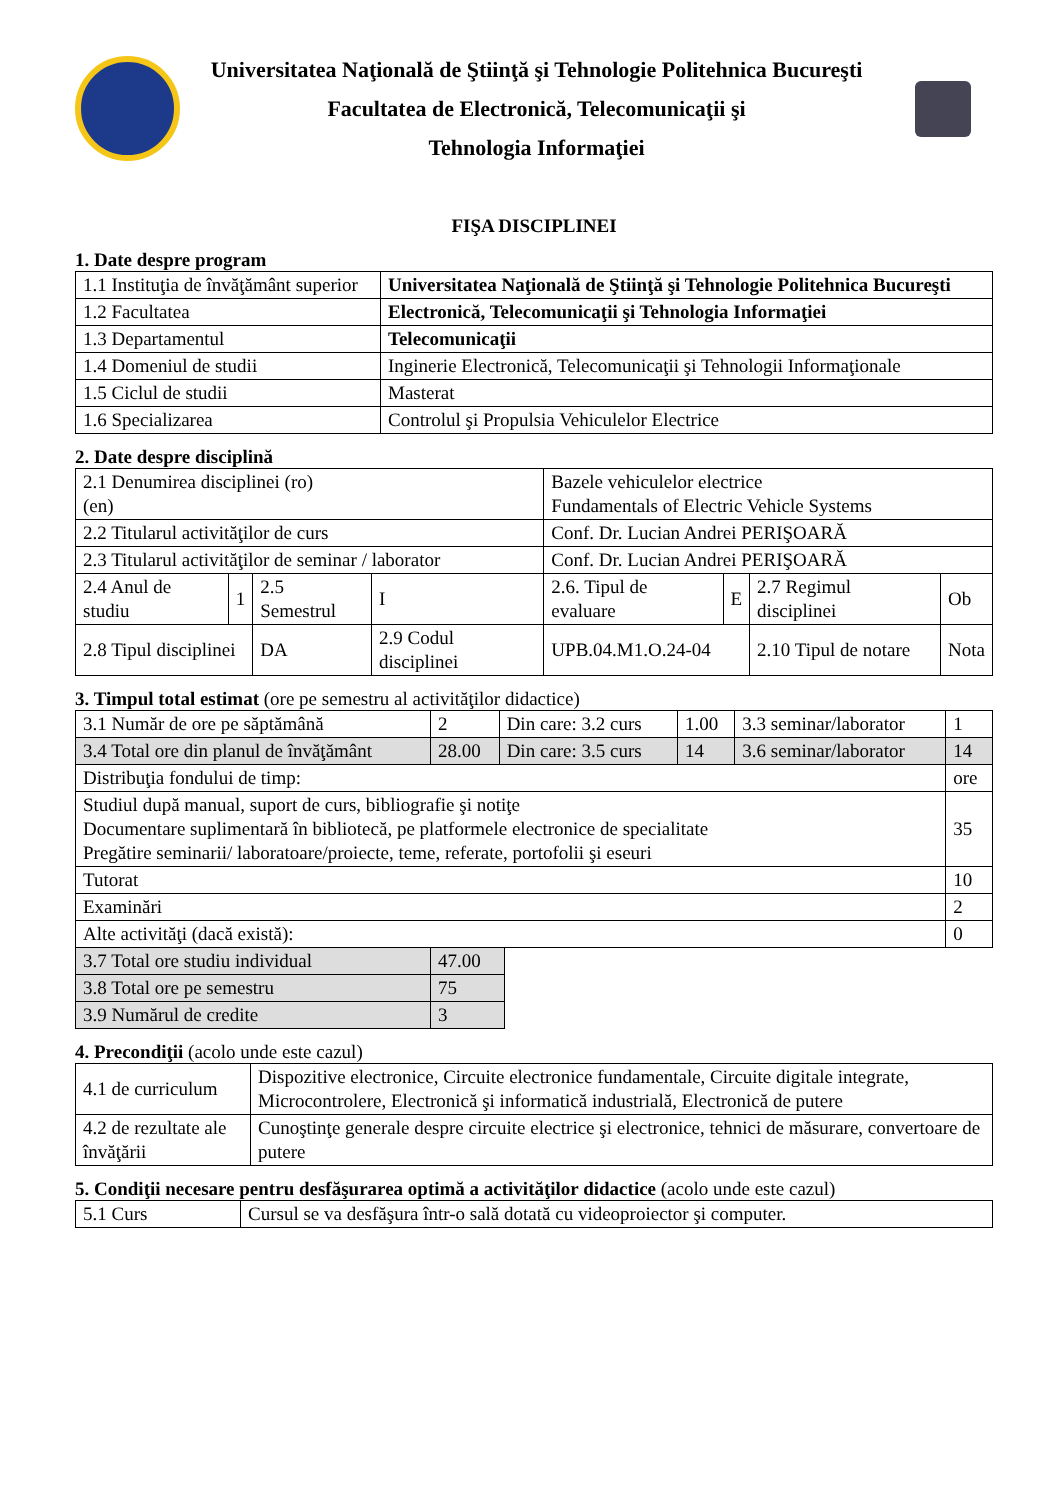Universitatea Naţională de Ştiinţă şi Tehnologie Politehnica Bucureşti
Facultatea de Electronică, Telecomunicaţii şi
Tehnologia Informaţiei
FIŞA DISCIPLINEI
1. Date despre program
| 1.1 Instituţia de învăţământ superior | Universitatea Naţională de Ştiinţă şi Tehnologie Politehnica Bucureşti |
| 1.2 Facultatea | Electronică, Telecomunicaţii şi Tehnologia Informaţiei |
| 1.3 Departamentul | Telecomunicaţii |
| 1.4 Domeniul de studii | Inginerie Electronică, Telecomunicaţii şi Tehnologii Informaţionale |
| 1.5 Ciclul de studii | Masterat |
| 1.6 Specializarea | Controlul şi Propulsia Vehiculelor Electrice |
2. Date despre disciplină
| 2.1 Denumirea disciplinei (ro) (en) | | | | Bazele vehiculelor electrice Fundamentals of Electric Vehicle Systems | | | |
| 2.2 Titularul activităţilor de curs | | | | Conf. Dr. Lucian Andrei PERIŞOARĂ | | | |
| 2.3 Titularul activităţilor de seminar / laborator | | | | Conf. Dr. Lucian Andrei PERIŞOARĂ | | | |
| 2.4 Anul de studiu | 1 | 2.5 Semestrul | I | 2.6. Tipul de evaluare | E | 2.7 Regimul disciplinei | Ob |
| 2.8 Tipul disciplinei | | DA | 2.9 Codul disciplinei | UPB.04.M1.O.24-04 | | 2.10 Tipul de notare | Nota |
3. Timpul total estimat (ore pe semestru al activităţilor didactice)
| 3.1 Număr de ore pe săptămână | 2 | Din care: 3.2 curs | 1.00 | 3.3 seminar/laborator | 1 |
| 3.4 Total ore din planul de învăţământ | 28.00 | Din care: 3.5 curs | 14 | 3.6 seminar/laborator | 14 |
| Distribuţia fondului de timp: | | | | | ore |
| Studiul după manual, suport de curs, bibliografie şi notiţe Documentare suplimentară în bibliotecă, pe platformele electronice de specialitate Pregătire seminarii/ laboratoare/proiecte, teme, referate, portofolii şi eseuri | | | | | 35 |
| Tutorat | | | | | 10 |
| Examinări | | | | | 2 |
| Alte activităţi (dacă există): | | | | | 0 |
| 3.7 Total ore studiu individual | 47.00 |
| 3.8 Total ore pe semestru | 75 |
| 3.9 Numărul de credite | 3 |
4. Precondiţii (acolo unde este cazul)
| 4.1 de curriculum | Dispozitive electronice, Circuite electronice fundamentale, Circuite digitale integrate, Microcontrolere, Electronică şi informatică industrială, Electronică de putere |
| 4.2 de rezultate ale învăţării | Cunoştinţe generale despre circuite electrice şi electronice, tehnici de măsurare, convertoare de putere |
5. Condiţii necesare pentru desfăşurarea optimă a activităţilor didactice (acolo unde este cazul)
| 5.1 Curs | Cursul se va desfăşura într-o sală dotată cu videoproiector şi computer. |